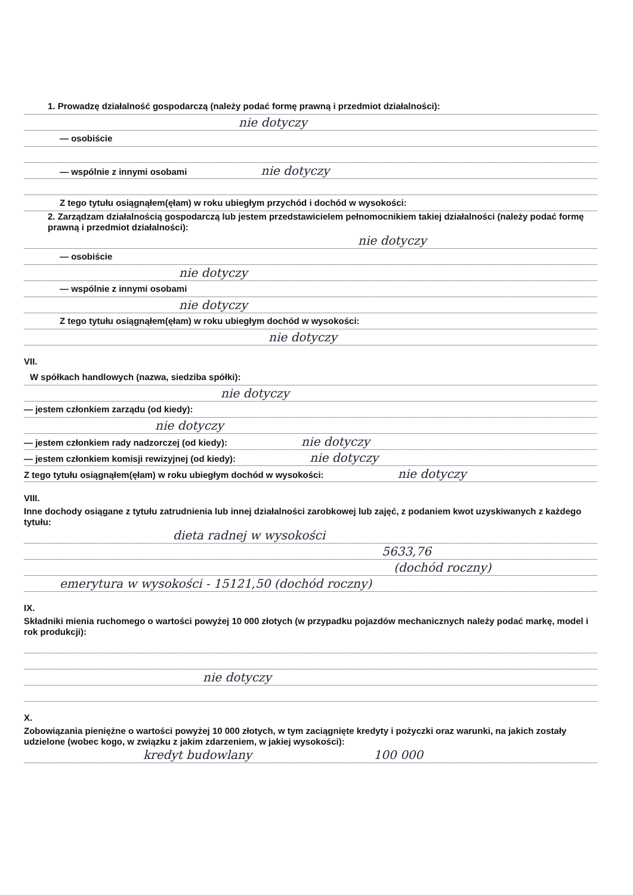1. Prowadzę działalność gospodarczą (należy podać formę prawną i przedmiot działalności):
nie dotyczy
— osobiście
— wspólnie z innymi osobami nie dotyczy
Z tego tytułu osiągnąłem(ęłam) w roku ubiegłym przychód i dochód w wysokości:
2. Zarządzam działalnością gospodarczą lub jestem przedstawicielem pełnomocnikiem takiej działalności (należy podać formę prawną i przedmiot działalności):
nie dotyczy
— osobiście
nie dotyczy
— wspólnie z innymi osobami
nie dotyczy
Z tego tytułu osiągnąłem(ęłam) w roku ubiegłym dochód w wysokości:
nie dotyczy
VII.
W spółkach handlowych (nazwa, siedziba spółki):
nie dotyczy
— jestem członkiem zarządu (od kiedy):
nie dotyczy
— jestem członkiem rady nadzorczej (od kiedy): nie dotyczy
— jestem członkiem komisji rewizyjnej (od kiedy): nie dotyczy
Z tego tytułu osiągnąłem(ęłam) w roku ubiegłym dochód w wysokości: nie dotyczy
VIII.
Inne dochody osiągane z tytułu zatrudnienia lub innej działalności zarobkowej lub zajęć, z podaniem kwot uzyskiwanych z każdego tytułu:
dieta radnej w wysokości
5633,76
(dochód roczny)
emerytura w wysokości - 15121,50 (dochód roczny)
IX.
Składniki mienia ruchomego o wartości powyżej 10 000 złotych (w przypadku pojazdów mechanicznych należy podać markę, model i rok produkcji):
nie dotyczy
X.
Zobowiązania pieniężne o wartości powyżej 10 000 złotych, w tym zaciągnięte kredyty i pożyczki oraz warunki, na jakich zostały udzielone (wobec kogo, w związku z jakim zdarzeniem, w jakiej wysokości):
kredyt budowlany 100 000